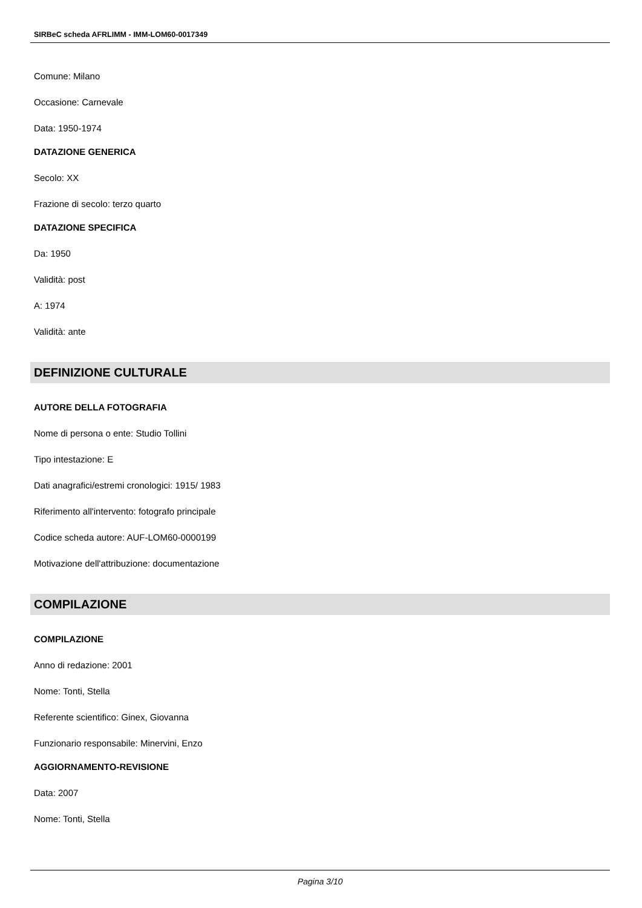SIRBeC scheda AFRLIMM - IMM-LOM60-0017349
Comune: Milano
Occasione: Carnevale
Data: 1950-1974
DATAZIONE GENERICA
Secolo: XX
Frazione di secolo: terzo quarto
DATAZIONE SPECIFICA
Da: 1950
Validità: post
A: 1974
Validità: ante
DEFINIZIONE CULTURALE
AUTORE DELLA FOTOGRAFIA
Nome di persona o ente: Studio Tollini
Tipo intestazione: E
Dati anagrafici/estremi cronologici: 1915/ 1983
Riferimento all'intervento: fotografo principale
Codice scheda autore: AUF-LOM60-0000199
Motivazione dell'attribuzione: documentazione
COMPILAZIONE
COMPILAZIONE
Anno di redazione: 2001
Nome: Tonti, Stella
Referente scientifico: Ginex, Giovanna
Funzionario responsabile: Minervini, Enzo
AGGIORNAMENTO-REVISIONE
Data: 2007
Nome: Tonti, Stella
Pagina 3/10